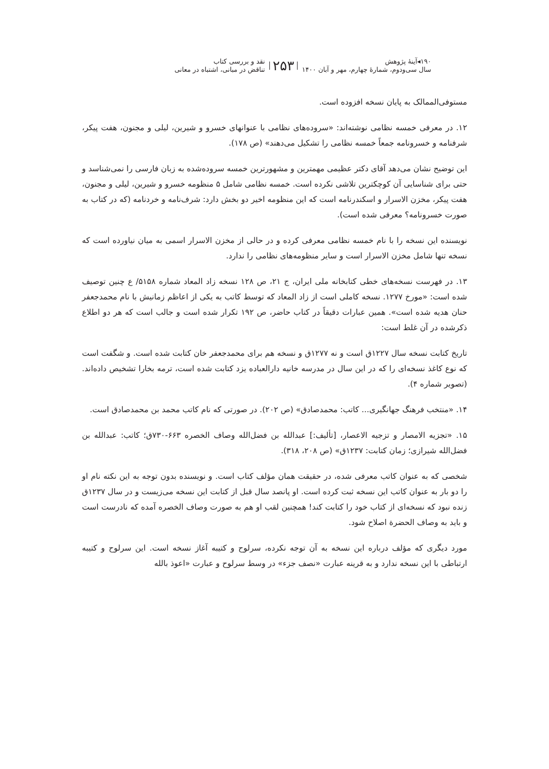۱۹۰◂آینهٔ پژوهش
سال سی‌و‌دوم، شماره‌ٔ چهارم، مهر و آبان ۱۴۰۰
۲۵۳
نقد و بررسی کتاب
تناقض در مبانی، اشتباه در معانی
مستوفی‌الممالک به پایان نسخه افزوده است.
۱۲. در معرفی خمسه نظامی نوشته‌اند: «سروده‌های نظامی با عنوانهای خسرو و شیرین، لیلی و مجنون، هفت پیکر، شرفنامه و خسرونامه جمعاً خمسه نظامی را تشکیل می‌دهند» (ص ۱۷۸).
این توضیح نشان می‌دهد آقای دکتر عظیمی مهمترین و مشهورترین خمسه سروده‌شده به زبان فارسی را نمی‌شناسد و حتی برای شناسایی آن کوچکترین تلاشی نکرده است. خمسه نظامی شامل ۵ منظومه خسرو و شیرین، لیلی و مجنون، هفت پیکر، مخزن الاسرار و اسکندرنامه است که این منظومه اخیر دو بخش دارد: شرف‌نامه و خردنامه (که در کتاب به صورت خسرونامه؟ معرفی شده است).
نویسنده این نسخه را با نام خمسه نظامی معرفی کرده و در حالی از مخزن الاسرار اسمی به میان نیاورده است که نسخه تنها شامل مخزن الاسرار است و سایر منظومه‌های نظامی را ندارد.
۱۳. در فهرست نسخه‌های خطی کتابخانه ملی ایران، ج ۲۱، ص ۱۲۸ نسخه زاد المعاد شماره ۵۱۵۸/ ع چنین توصیف شده است: «مورخ ۱۲۷۷. نسخه کاملی است از زاد المعاد که توسط کاتب به یکی از اعاظم زمانیش با نام محمدجعفر حنان هدیه شده است». همین عبارات دقیقاً در کتاب حاضر، ص ۱۹۲ تکرار شده است و جالب است که هر دو اطلاع ذکرشده در آن غلط است:
تاریخ کتابت نسخه سال ۱۲۲۷ق است و نه ۱۲۷۷ق و نسخه هم برای محمدجعفر خان کتابت شده است. و شگفت است که نوع کاغذ نسخه‌ای را که در این سال در مدرسه خانیه دارالعباده یزد کتابت شده است، ترمه بخارا تشخیص داده‌اند. (تصویر شماره ۴).
۱۴. «منتخب فرهنگ جهانگیری... کاتب: محمدصادق» (ص ۲۰۲). در صورتی که نام کاتب محمد بن محمدصادق است.
۱۵. «تجزیه الامصار و تزجیه الاعصار، [تألیف:] عبدالله بن فضل‌الله وصاف الخصره ۶۶۳-۷۳۰ق؛ کاتب: عبدالله بن فضل‌الله شیرازی؛ زمان کتابت: ۱۲۳۷ق» (ص ۲۰۸، ۳۱۸).
شخصی که به عنوان کاتب معرفی شده، در حقیقت همان مؤلف کتاب است. و نویسنده بدون توجه به این نکته نام او را دو بار به عنوان کاتب این نسخه ثبت کرده است. او پانصد سال قبل از کتابت این نسخه می‌زیست و در سال ۱۲۳۷ق زنده نبود که نسخه‌ای از کتاب خود را کتابت کند! همچنین لقب او هم به صورت وصاف الخصره آمده که نادرست است و باید به وصاف الحضرة اصلاح شود.
مورد دیگری که مؤلف درباره این نسخه به آن توجه نکرده، سرلوح و کتیبه آغاز نسخه است. این سرلوح و کتیبه ارتباطی با این نسخه ندارد و به قرینه عبارت «نصف جزء» در وسط سرلوح و عبارت «اعوذ بالله